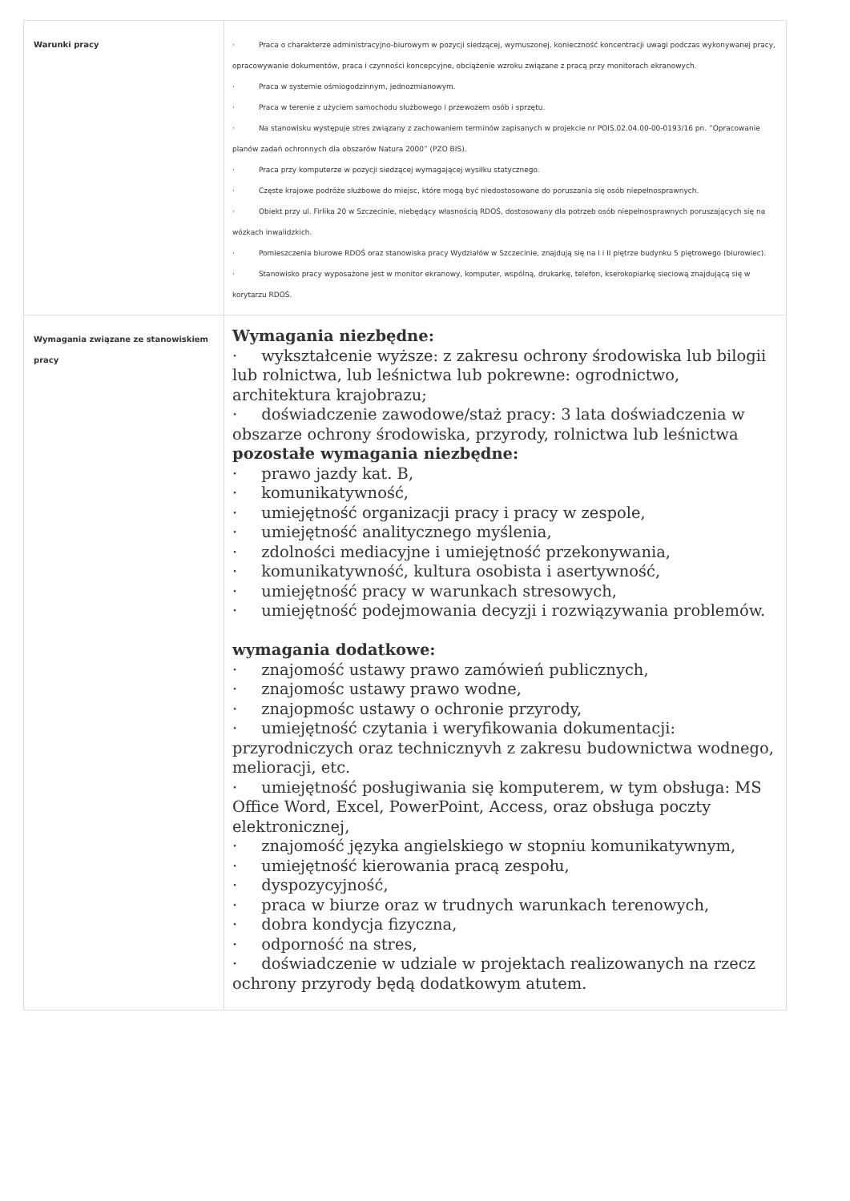| Warunki pracy | · Praca o charakterze administracyjno-biurowym w pozycji siedzącej, wymuszonej, konieczność koncentracji uwagi podczas wykonywanej pracy, opracowywanie dokumentów, praca i czynności koncepcyjne, obciążenie wzroku związane z pracą przy monitorach ekranowych. · Praca w systemie ośmiogodzinnym, jednozmianowym. · Praca w terenie z użyciem samochodu służbowego i przewozem osób i sprzętu. · Na stanowisku występuje stres związany z zachowaniem terminów zapisanych w projekcie nr POIS.02.04.00-00-0193/16 pn. ”Opracowanie planów zadań ochronnych dla obszarów Natura 2000” (PZO BIS). · Praca przy komputerze w pozycji siedzącej wymagającej wysiłku statycznego. · Częste krajowe podróże służbowe do miejsc, które mogą być niedostosowane do poruszania się osób niepełnosprawnych. · Obiekt przy ul. Firlika 20 w Szczecinie, niebędący własnością RDOŚ, dostosowany dla potrzeb osób niepełnosprawnych poruszających się na wózkach inwalidzkich. · Pomieszczenia biurowe RDOŚ oraz stanowiska pracy Wydziałów w Szczecinie, znajdują się na I i II piętrze budynku 5 piętrowego (biurowiec). · Stanowisko pracy wyposażone jest w monitor ekranowy, komputer, wspólną, drukarkę, telefon, kserokopiarkę sieciową znajdującą się w korytarzu RDOŚ. |
| Wymagania związane ze stanowiskiem pracy | Wymagania niezbędne: · wykształcenie wyższe: z zakresu ochrony środowiska lub bilogii lub rolnictwa, lub leśnictwa lub pokrewne: ogrodnictwo, architektura krajobrazu; · doświadczenie zawodowe/staż pracy: 3 lata doświadczenia w obszarze ochrony środowiska, przyrody, rolnictwa lub leśnictwa pozostałe wymagania niezbędne: · prawo jazdy kat. B, · komunikatywność, · umiejętność organizacji pracy i pracy w zespole, · umiejętność analitycznego myślenia, · zdolności mediacyjne i umiejętność przekonywania, · komunikatywność, kultura osobista i asertywność, · umiejętność pracy w warunkach stresowych, · umiejętność podejmowania decyzji i rozwiązywania problemów. wymagania dodatkowe: · znajomość ustawy prawo zamówień publicznych, · znajomośc ustawy prawo wodne, · znajopmośc ustawy o ochronie przyrody, · umiejętność czytania i weryfikowania dokumentacji: przyrodniczych oraz technicznyvh z zakresu budownictwa wodnego, melioracji, etc. · umiejętność posługiwania się komputerem, w tym obsługa: MS Office Word, Excel, PowerPoint, Access, oraz obsługa poczty elektronicznej, · znajomość języka angielskiego w stopniu komunikatywnym, · umiejętność kierowania pracą zespołu, · dyspozycyjność, · praca w biurze oraz w trudnych warunkach terenowych, · dobra kondycja fizyczna, · odporność na stres, · doświadczenie w udziale w projektach realizowanych na rzecz ochrony przyrody będą dodatkowym atutem. |